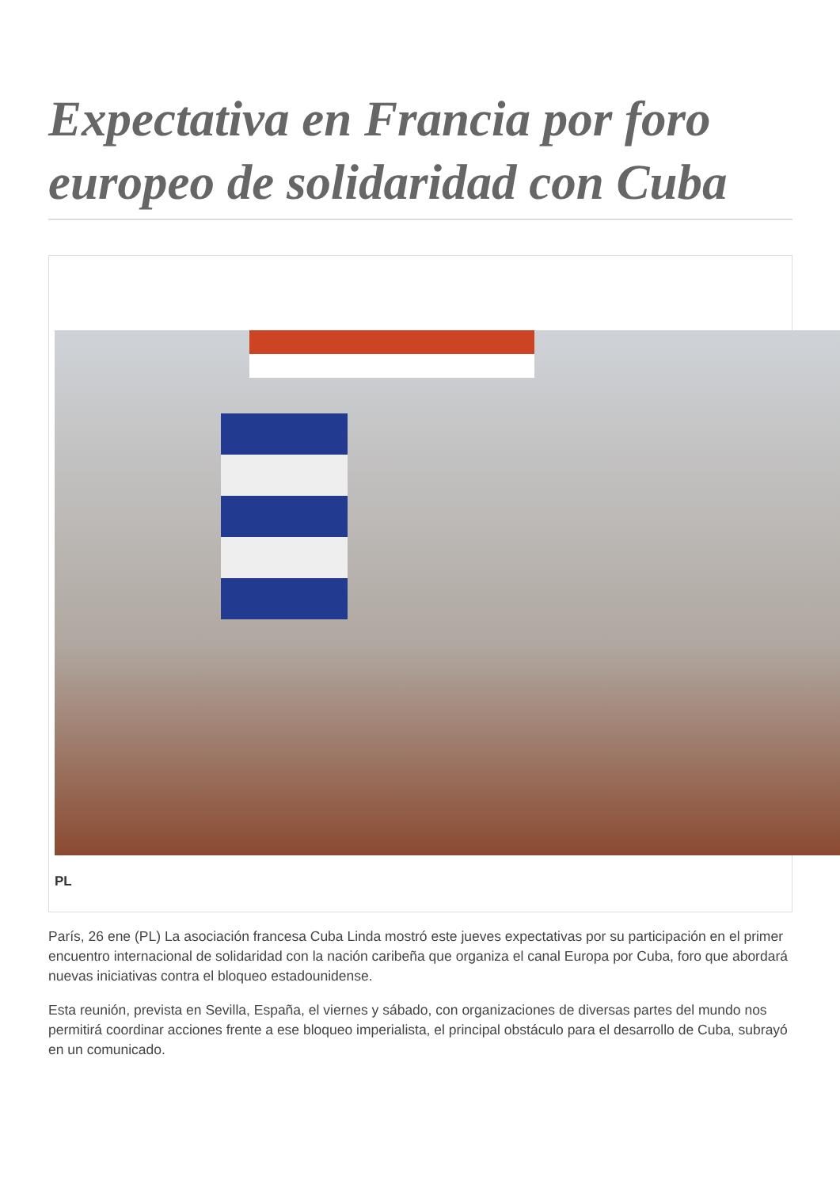Expectativa en Francia por foro europeo de solidaridad con Cuba
PL
París, 26 ene (PL) La asociación francesa Cuba Linda mostró este jueves expectativas por su participación en el primer encuentro internacional de solidaridad con la nación caribeña que organiza el canal Europa por Cuba, foro que abordará nuevas iniciativas contra el bloqueo estadounidense.
Esta reunión, prevista en Sevilla, España, el viernes y sábado, con organizaciones de diversas partes del mundo nos permitirá coordinar acciones frente a ese bloqueo imperialista, el principal obstáculo para el desarrollo de Cuba, subrayó en un comunicado.